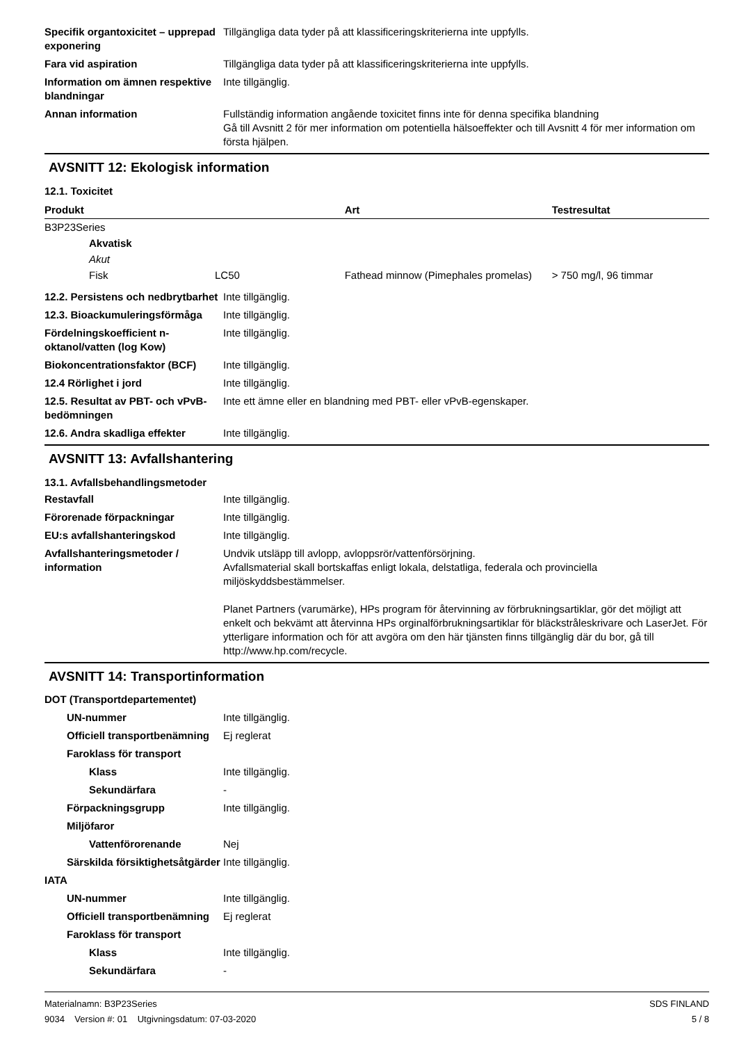Specifik organtoxicitet – upprepad exponering
Tillgängliga data tyder på att klassificeringskriterierna inte uppfylls.
Fara vid aspiration Tillgängliga data tyder på att klassificeringskriterierna inte uppfylls.
Information om ämnen respektive blandningar
Inte tillgänglig.
Annan information Fullständig information angående toxicitet finns inte för denna specifika blandning
Gå till Avsnitt 2 för mer information om potentiella hälsoeffekter och till Avsnitt 4 för mer information om första hjälpen.
AVSNITT 12: Ekologisk information
12.1. Toxicitet
| Produkt | | Art | Testresultat |
| --- | --- | --- | --- |
| B3P23Series | | | |
| Akvatisk | | | |
| Akut | | | |
| Fisk | LC50 | Fathead minnow (Pimephales promelas) | > 750 mg/l, 96 timmar |
12.2. Persistens och nedbrytbarhet
Inte tillgänglig.
12.3. Bioackumuleringsförmåga
Inte tillgänglig.
Fördelningskoefficient n-oktanol/vatten (log Kow)
Inte tillgänglig.
Biokoncentrationsfaktor (BCF)
Inte tillgänglig.
12.4 Rörlighet i jord Inte tillgänglig.
12.5. Resultat av PBT- och vPvB-bedömningen
Inte ett ämne eller en blandning med PBT- eller vPvB-egenskaper.
12.6. Andra skadliga effekter
Inte tillgänglig.
AVSNITT 13: Avfallshantering
13.1. Avfallsbehandlingsmetoder
Restavfall Inte tillgänglig.
Förorenade förpackningar Inte tillgänglig.
EU:s avfallshanteringskod Inte tillgänglig.
Avfallshanteringsmetoder / information
Undvik utsläpp till avlopp, avloppsrör/vattenförsörjning.
Avfallsmaterial skall bortskaffas enligt lokala, delstatliga, federala och provinciella miljöskyddsbestämmelser.
Planet Partners (varumärke), HPs program för återvinning av förbrukningsartiklar, gör det möjligt att enkelt och bekvämt att återvinna HPs orginalförbrukningsartiklar för bläckstråleskrivare och LaserJet. För ytterligare information och för att avgöra om den här tjänsten finns tillgänglig där du bor, gå till http://www.hp.com/recycle.
AVSNITT 14: Transportinformation
DOT (Transportdepartementet)
UN-nummer Inte tillgänglig.
Officiell transportbenämning
Ej reglerat
Faroklass för transport
Klass Inte tillgänglig.
Sekundärfara -
Förpackningsgrupp Inte tillgänglig.
Miljöfaror
Vattenförorenande Nej
Särskilda försiktighetsåtgärder
Inte tillgänglig.
IATA
UN-nummer Inte tillgänglig.
Officiell transportbenämning
Ej reglerat
Faroklass för transport
Klass Inte tillgänglig.
Sekundärfara -
Materialnamn: B3P23Series
9034 Version #: 01 Utgivningsdatum: 07-03-2020
SDS FINLAND
5 / 8